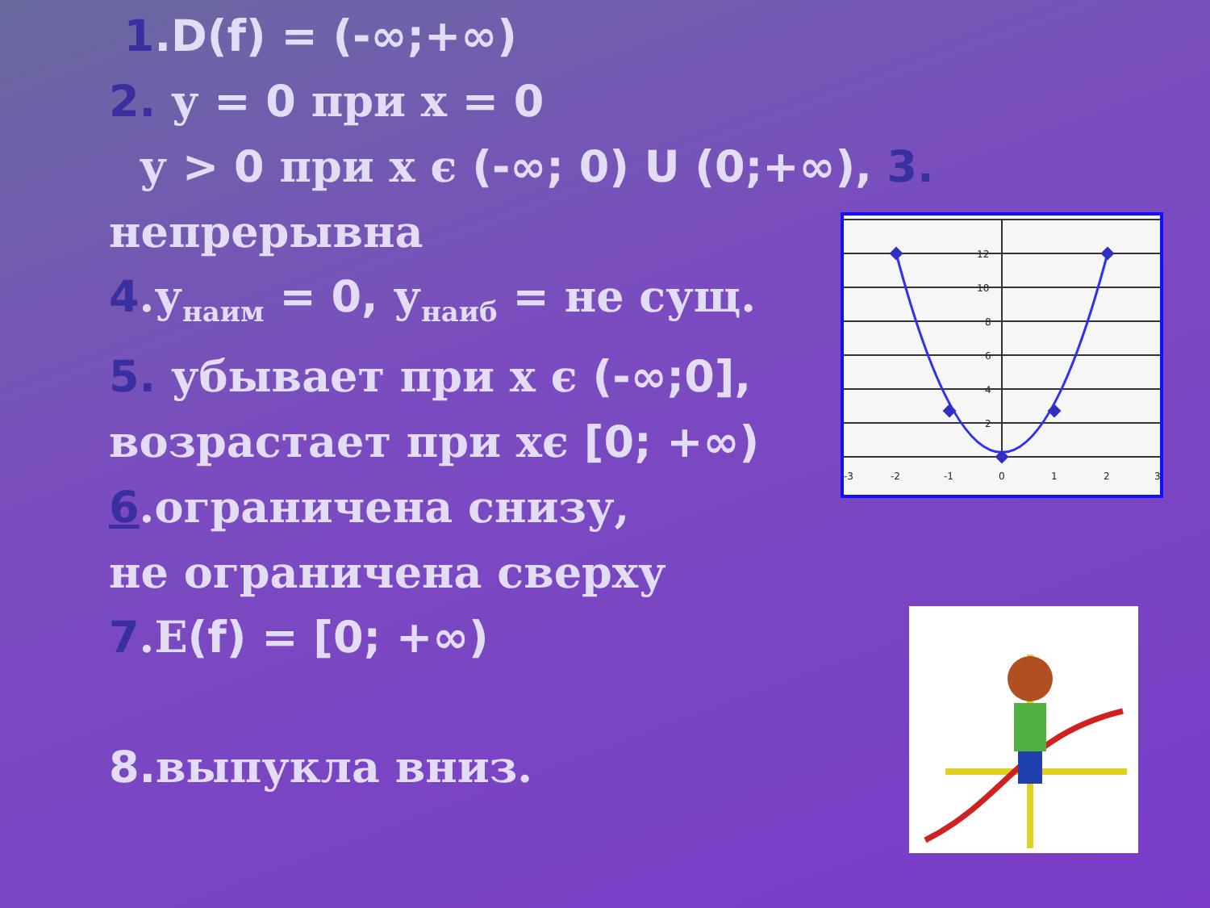1.D(f) = (-∞;+∞)
2. у = 0 при х = 0
у > 0 при х є (-∞; 0) U (0;+∞), 3.
непрерывна
4.у<sub>наим</sub> = 0, у<sub>наиб</sub> = не сущ.
5. убывает при х є (-∞;0],
возрастает при хє [0; +∞)
6.ограничена снизу,
не ограничена сверху
7.E(f) = [0; +∞)
8. выпукла вниз.
-3
-2
-1
0
1
2
3
12
10
8
6
4
2